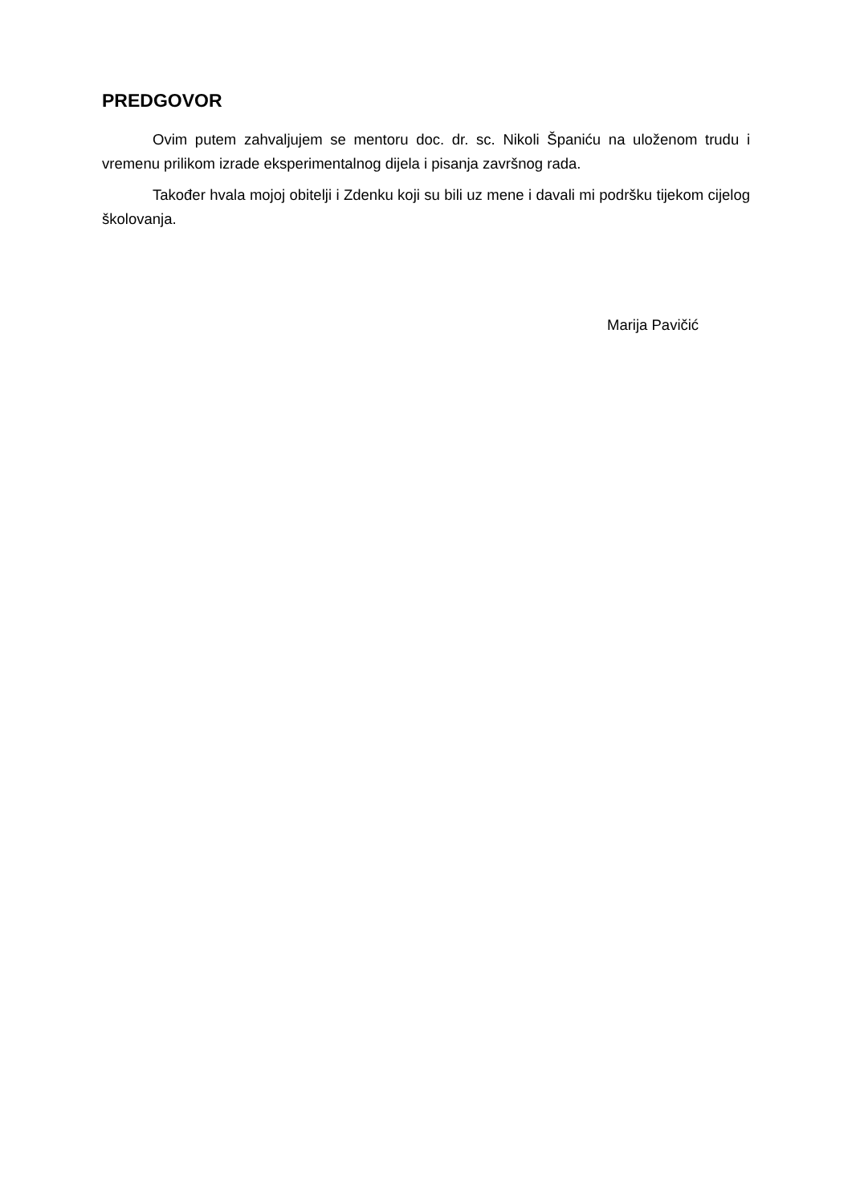PREDGOVOR
Ovim putem zahvaljujem se mentoru doc. dr. sc. Nikoli Španiću na uloženom trudu i vremenu prilikom izrade eksperimentalnog dijela i pisanja završnog rada.
Također hvala mojoj obitelji i Zdenku koji su bili uz mene i davali mi podršku tijekom cijelog školovanja.
Marija Pavičić